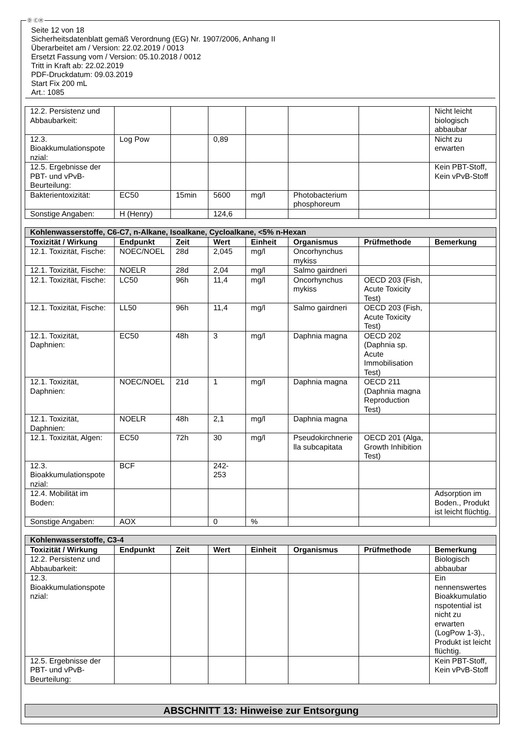Ⓓ ⒸⒽ
Seite 12 von 18
Sicherheitsdatenblatt gemäß Verordnung (EG) Nr. 1907/2006, Anhang II
Überarbeitet am / Version: 22.02.2019 / 0013
Ersetzt Fassung vom / Version: 05.10.2018 / 0012
Tritt in Kraft ab: 22.02.2019
PDF-Druckdatum: 09.03.2019
Start Fix 200 mL
Art.: 1085
| 12.2. Persistenz und Abbaubarkeit: | | | | | | | Nicht leicht biologisch abbaubar |
| 12.3. Bioakkumulationspote nzial: | Log Pow | | 0,89 | | | | Nicht zu erwarten |
| 12.5. Ergebnisse der PBT- und vPvB-Beurteilung: | | | | | | | Kein PBT-Stoff, Kein vPvB-Stoff |
| Bakterientoxizität: | EC50 | 15min | 5600 | mg/l | Photobacterium phosphoreum | | |
| Sonstige Angaben: | H (Henry) | | 124,6 | | | | |
| Kohlenwasserstoffe, C6-C7, n-Alkane, Isoalkane, Cycloalkane, <5% n-Hexan | | | | | | | |
| --- | --- | --- | --- | --- | --- | --- | --- |
| Toxizität / Wirkung | Endpunkt | Zeit | Wert | Einheit | Organismus | Prüfmethode | Bemerkung |
| 12.1. Toxizität, Fische: | NOEC/NOEL | 28d | 2,045 | mg/l | Oncorhynchus mykiss | | |
| 12.1. Toxizität, Fische: | NOELR | 28d | 2,04 | mg/l | Salmo gairdneri | | |
| 12.1. Toxizität, Fische: | LC50 | 96h | 11,4 | mg/l | Oncorhynchus mykiss | OECD 203 (Fish, Acute Toxicity Test) | |
| 12.1. Toxizität, Fische: | LL50 | 96h | 11,4 | mg/l | Salmo gairdneri | OECD 203 (Fish, Acute Toxicity Test) | |
| 12.1. Toxizität, Daphnien: | EC50 | 48h | 3 | mg/l | Daphnia magna | OECD 202 (Daphnia sp. Acute Immobilisation Test) | |
| 12.1. Toxizität, Daphnien: | NOEC/NOEL | 21d | 1 | mg/l | Daphnia magna | OECD 211 (Daphnia magna Reproduction Test) | |
| 12.1. Toxizität, Daphnien: | NOELR | 48h | 2,1 | mg/l | Daphnia magna | | |
| 12.1. Toxizität, Algen: | EC50 | 72h | 30 | mg/l | Pseudokirchnerie lla subcapitata | OECD 201 (Alga, Growth Inhibition Test) | |
| 12.3. Bioakkumulationspote nzial: | BCF | | 242-253 | | | | |
| 12.4. Mobilität im Boden: | | | | | | | Adsorption im Boden., Produkt ist leicht flüchtig. |
| Sonstige Angaben: | AOX | | 0 | % | | | |
| Kohlenwasserstoffe, C3-4 | | | | | | | |
| --- | --- | --- | --- | --- | --- | --- | --- |
| Toxizität / Wirkung | Endpunkt | Zeit | Wert | Einheit | Organismus | Prüfmethode | Bemerkung |
| 12.2. Persistenz und Abbaubarkeit: | | | | | | | Biologisch abbaubar |
| 12.3. Bioakkumulationspote nzial: | | | | | | | Ein nennenswertes Bioakkumulatio nspotential ist nicht zu erwarten (LogPow 1-3)., Produkt ist leicht flüchtig. |
| 12.5. Ergebnisse der PBT- und vPvB-Beurteilung: | | | | | | | Kein PBT-Stoff, Kein vPvB-Stoff |
ABSCHNITT 13: Hinweise zur Entsorgung